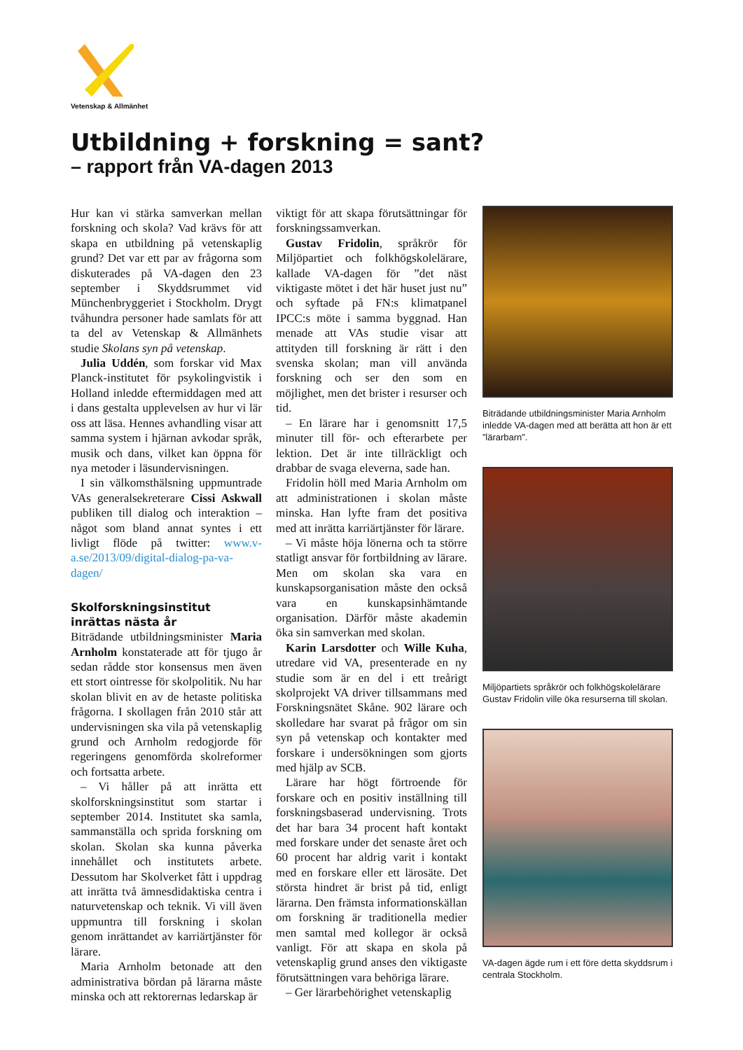Vetenskap & Allmänhet
Utbildning + forskning = sant?
– rapport från VA-dagen 2013
Hur kan vi stärka samverkan mellan forskning och skola? Vad krävs för att skapa en utbildning på vetenskaplig grund? Det var ett par av frågorna som diskuterades på VA-dagen den 23 september i Skyddsrummet vid Münchenbryggeriet i Stockholm. Drygt tvåhundra personer hade samlats för att ta del av Vetenskap & Allmänhets studie Skolans syn på vetenskap.
Julia Uddén, som forskar vid Max Planck-institutet för psykolingvistik i Holland inledde eftermiddagen med att i dans gestalta upplevelsen av hur vi lär oss att läsa. Hennes avhandling visar att samma system i hjärnan avkodar språk, musik och dans, vilket kan öppna för nya metoder i läsundervisningen.
I sin välkomsthälsning uppmuntrade VAs generalsekreterare Cissi Askwall publiken till dialog och interaktion – något som bland annat syntes i ett livligt flöde på twitter: www.v-a.se/2013/09/digital-dialog-pa-va-dagen/
Skolforskningsinstitut inrättas nästa år
Biträdande utbildningsminister Maria Arnholm konstaterade att för tjugo år sedan rådde stor konsensus men även ett stort ointresse för skolpolitik. Nu har skolan blivit en av de hetaste politiska frågorna. I skollagen från 2010 står att undervisningen ska vila på vetenskaplig grund och Arnholm redogjorde för regeringens genomförda skolreformer och fortsatta arbete.
– Vi håller på att inrätta ett skolforskningsinstitut som startar i september 2014. Institutet ska samla, sammanställa och sprida forskning om skolan. Skolan ska kunna påverka innehållet och institutets arbete. Dessutom har Skolverket fått i uppdrag att inrätta två ämnesdidaktiska centra i naturvetenskap och teknik. Vi vill även uppmuntra till forskning i skolan genom inrättandet av karriärtjänster för lärare.
Maria Arnholm betonade att den administrativa bördan på lärarna måste minska och att rektorernas ledarskap är
viktigt för att skapa förutsättningar för forskningssamverkan.
Gustav Fridolin, språkrör för Miljöpartiet och folkhögskolelärare, kallade VA-dagen för ”det näst viktigaste mötet i det här huset just nu” och syftade på FN:s klimatpanel IPCC:s möte i samma byggnad. Han menade att VAs studie visar att attityden till forskning är rätt i den svenska skolan; man vill använda forskning och ser den som en möjlighet, men det brister i resurser och tid.
– En lärare har i genomsnitt 17,5 minuter till för- och efterarbete per lektion. Det är inte tillräckligt och drabbar de svaga eleverna, sade han.
Fridolin höll med Maria Arnholm om att administrationen i skolan måste minska. Han lyfte fram det positiva med att inrätta karriärtjänster för lärare.
– Vi måste höja lönerna och ta större statligt ansvar för fortbildning av lärare. Men om skolan ska vara en kunskapsorganisation måste den också vara en kunskapsinhämtande organisation. Därför måste akademin öka sin samverkan med skolan.
Karin Larsdotter och Wille Kuha, utredare vid VA, presenterade en ny studie som är en del i ett treårigt skolprojekt VA driver tillsammans med Forskningsnätet Skåne. 902 lärare och skolledare har svarat på frågor om sin syn på vetenskap och kontakter med forskare i undersökningen som gjorts med hjälp av SCB.
Lärare har högt förtroende för forskare och en positiv inställning till forskningsbaserad undervisning. Trots det har bara 34 procent haft kontakt med forskare under det senaste året och 60 procent har aldrig varit i kontakt med en forskare eller ett lärosäte. Det största hindret är brist på tid, enligt lärarna. Den främsta informationskällan om forskning är traditionella medier men samtal med kollegor är också vanligt. För att skapa en skola på vetenskaplig grund anses den viktigaste förutsättningen vara behöriga lärare.
– Ger lärarbehörighet vetenskaplig
Biträdande utbildningsminister Maria Arnholm inledde VA-dagen med att berätta att hon är ett ”lärarbarn”.
Miljöpartiets språkrör och folkhögskolelärare Gustav Fridolin ville öka resurserna till skolan.
VA-dagen ägde rum i ett före detta skyddsrum i centrala Stockholm.